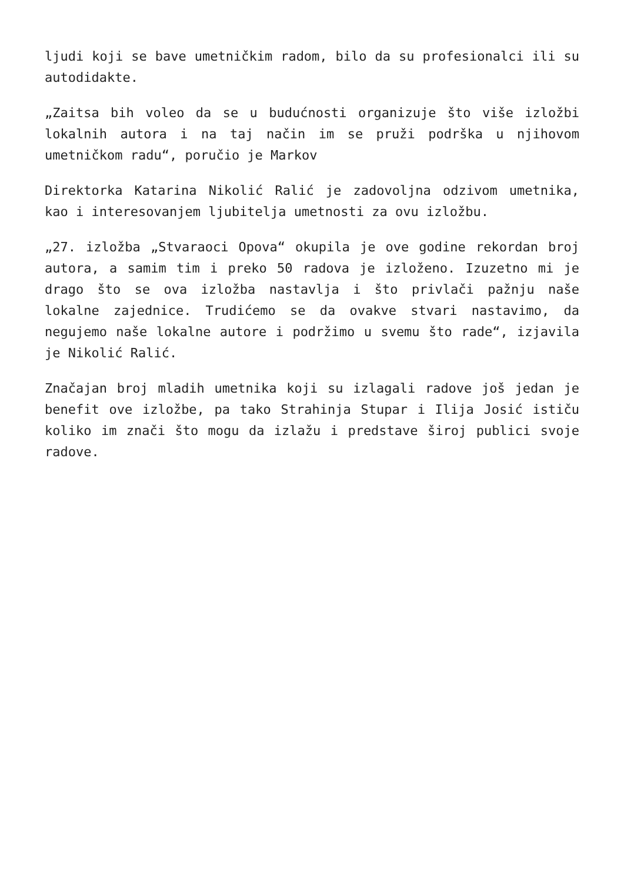ljudi koji se bave umetničkim radom, bilo da su profesionalci ili su autodidakte.
„Zaitsa bih voleo da se u budućnosti organizuje što više izložbi lokalnih autora i na taj način im se pruži podrška u njihovom umetničkom radu“, poručio je Markov
Direktorka Katarina Nikolić Ralić je zadovoljna odzivom umetnika, kao i interesovanjem ljubitelja umetnosti za ovu izložbu.
„27. izložba „Stvaraoci Opova“ okupila je ove godine rekordan broj autora, a samim tim i preko 50 radova je izloženo. Izuzetno mi je drago što se ova izložba nastavlja i što privlači pažnju naše lokalne zajednice. Trudićemo se da ovakve stvari nastavimo, da negujemo naše lokalne autore i podržimo u svemu što rade“, izjavila je Nikolić Ralić.
Značajan broj mladih umetnika koji su izlagali radove još jedan je benefit ove izložbe, pa tako Strahinja Stupar i Ilija Josić ističu koliko im znači što mogu da izlažu i predstave široj publici svoje radove.